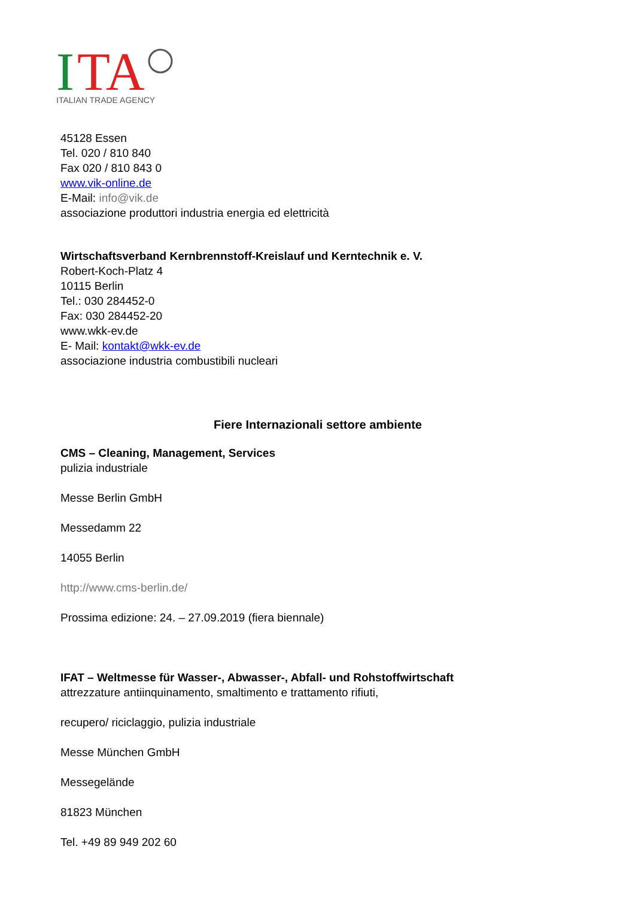I
TA
ITALIAN TRADE AGENCY
45128 Essen
Tel. 020 / 810 840
Fax 020 / 810 843 0
www.vik-online.de
E-Mail: info@vik.de
associazione produttori industria energia ed elettricità
Wirtschaftsverband Kernbrennstoff-Kreislauf und Kerntechnik e. V.
Robert-Koch-Platz 4
10115 Berlin
Tel.: 030 284452-0
Fax: 030 284452-20
www.wkk-ev.de
E- Mail: kontakt@wkk-ev.de
associazione industria combustibili nucleari
Fiere Internazionali settore ambiente
CMS – Cleaning, Management, Services
pulizia industriale
Messe Berlin GmbH
Messedamm 22
14055 Berlin
http://www.cms-berlin.de/
Prossima edizione: 24. – 27.09.2019 (fiera biennale)
IFAT – Weltmesse für Wasser-, Abwasser-, Abfall- und Rohstoffwirtschaft
attrezzature antiinquinamento, smaltimento e trattamento rifiuti,
recupero/ riciclaggio, pulizia industriale
Messe München GmbH
Messegelände
81823 München
Tel. +49 89 949 202 60